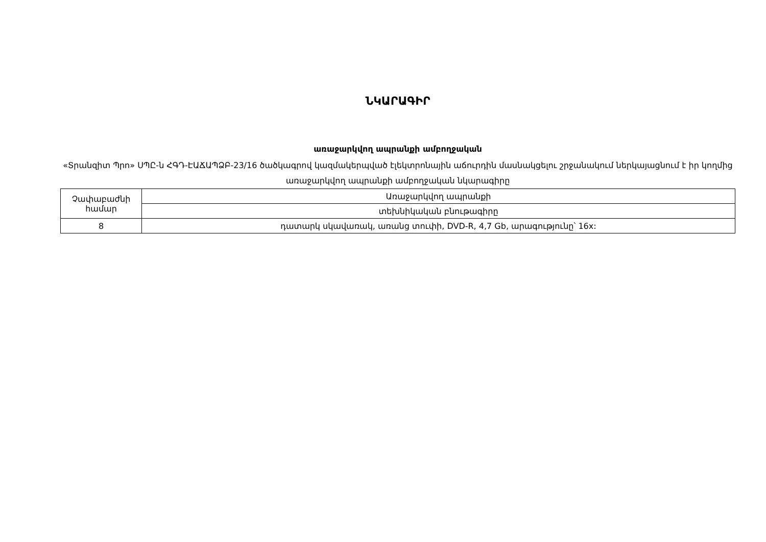ՆԿԱՐԱԳԻՐ
առաջարկվող ապրանքի ամբողջական
«Տրանզիտ Պրո» ՍՊԸ-ն ՀԳԴ-ԷԱՃԱՊՁԲ-23/16 ծածկագրով կազմակերպված էլեկտրոնային աճուրդին մասնակցելու շրջանակում ներկայացնում է իր կողմից առաջարկվող ապրանքի ամբողջական նկարագիրը
| Չափաբաժնի համար | Առաջարկվող ապրանքի |
| | տեխնիկական բնութագիրը |
| 8 | դատարկ սկավառակ, առանց տուփի, DVD-R, 4,7 Gb, արագությունը՝ 16x: |